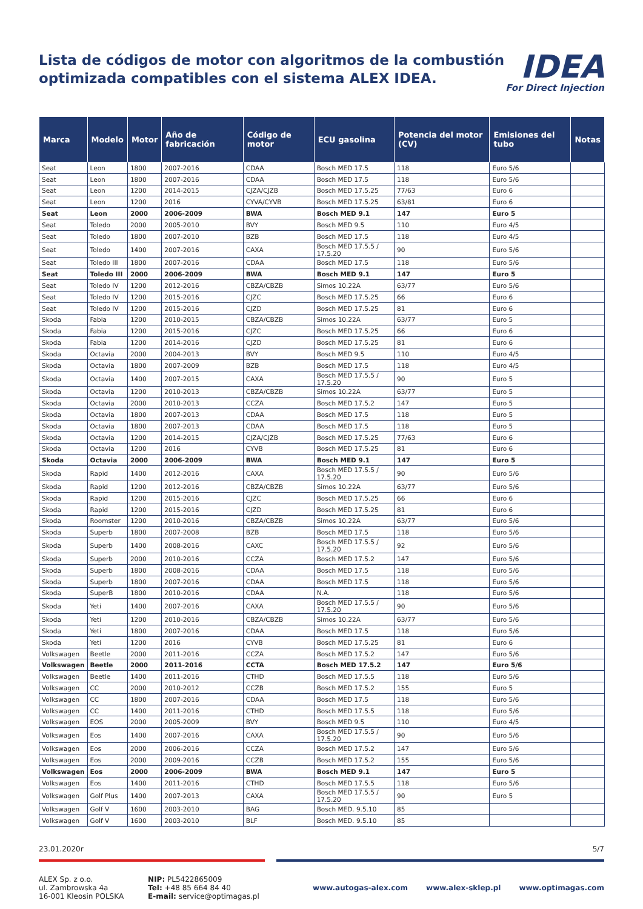Lista de códigos de motor con algoritmos de la combustión
optimizada compatibles con el sistema ALEX IDEA.
IDEA
For Direct Injection
| Marca | Modelo | Motor | Año de fabricación | Código de motor | ECU gasolina | Potencia del motor (CV) | Emisiones del tubo | Notas |
| --- | --- | --- | --- | --- | --- | --- | --- | --- |
| Seat | Leon | 1800 | 2007-2016 | CDAA | Bosch MED 17.5 | 118 | Euro 5/6 | |
| Seat | Leon | 1800 | 2007-2016 | CDAA | Bosch MED 17.5 | 118 | Euro 5/6 | |
| Seat | Leon | 1200 | 2014-2015 | CJZA/CJZB | Bosch MED 17.5.25 | 77/63 | Euro 6 | |
| Seat | Leon | 1200 | 2016 | CYVA/CYVB | Bosch MED 17.5.25 | 63/81 | Euro 6 | |
| Seat | Leon | 2000 | 2006-2009 | BWA | Bosch MED 9.1 | 147 | Euro 5 | |
| Seat | Toledo | 2000 | 2005-2010 | BVY | Bosch MED 9.5 | 110 | Euro 4/5 | |
| Seat | Toledo | 1800 | 2007-2010 | BZB | Bosch MED 17.5 | 118 | Euro 4/5 | |
| Seat | Toledo | 1400 | 2007-2016 | CAXA | Bosch MED 17.5.5 / 17.5.20 | 90 | Euro 5/6 | |
| Seat | Toledo III | 1800 | 2007-2016 | CDAA | Bosch MED 17.5 | 118 | Euro 5/6 | |
| Seat | Toledo III | 2000 | 2006-2009 | BWA | Bosch MED 9.1 | 147 | Euro 5 | |
| Seat | Toledo IV | 1200 | 2012-2016 | CBZA/CBZB | Simos 10.22A | 63/77 | Euro 5/6 | |
| Seat | Toledo IV | 1200 | 2015-2016 | CJZC | Bosch MED 17.5.25 | 66 | Euro 6 | |
| Seat | Toledo IV | 1200 | 2015-2016 | CJZD | Bosch MED 17.5.25 | 81 | Euro 6 | |
| Skoda | Fabia | 1200 | 2010-2015 | CBZA/CBZB | Simos 10.22A | 63/77 | Euro 5 | |
| Skoda | Fabia | 1200 | 2015-2016 | CJZC | Bosch MED 17.5.25 | 66 | Euro 6 | |
| Skoda | Fabia | 1200 | 2014-2016 | CJZD | Bosch MED 17.5.25 | 81 | Euro 6 | |
| Skoda | Octavia | 2000 | 2004-2013 | BVY | Bosch MED 9.5 | 110 | Euro 4/5 | |
| Skoda | Octavia | 1800 | 2007-2009 | BZB | Bosch MED 17.5 | 118 | Euro 4/5 | |
| Skoda | Octavia | 1400 | 2007-2015 | CAXA | Bosch MED 17.5.5 / 17.5.20 | 90 | Euro 5 | |
| Skoda | Octavia | 1200 | 2010-2013 | CBZA/CBZB | Simos 10.22A | 63/77 | Euro 5 | |
| Skoda | Octavia | 2000 | 2010-2013 | CCZA | Bosch MED 17.5.2 | 147 | Euro 5 | |
| Skoda | Octavia | 1800 | 2007-2013 | CDAA | Bosch MED 17.5 | 118 | Euro 5 | |
| Skoda | Octavia | 1800 | 2007-2013 | CDAA | Bosch MED 17.5 | 118 | Euro 5 | |
| Skoda | Octavia | 1200 | 2014-2015 | CJZA/CJZB | Bosch MED 17.5.25 | 77/63 | Euro 6 | |
| Skoda | Octavia | 1200 | 2016 | CYVB | Bosch MED 17.5.25 | 81 | Euro 6 | |
| Skoda | Octavia | 2000 | 2006-2009 | BWA | Bosch MED 9.1 | 147 | Euro 5 | |
| Skoda | Rapid | 1400 | 2012-2016 | CAXA | Bosch MED 17.5.5 / 17.5.20 | 90 | Euro 5/6 | |
| Skoda | Rapid | 1200 | 2012-2016 | CBZA/CBZB | Simos 10.22A | 63/77 | Euro 5/6 | |
| Skoda | Rapid | 1200 | 2015-2016 | CJZC | Bosch MED 17.5.25 | 66 | Euro 6 | |
| Skoda | Rapid | 1200 | 2015-2016 | CJZD | Bosch MED 17.5.25 | 81 | Euro 6 | |
| Skoda | Roomster | 1200 | 2010-2016 | CBZA/CBZB | Simos 10.22A | 63/77 | Euro 5/6 | |
| Skoda | Superb | 1800 | 2007-2008 | BZB | Bosch MED 17.5 | 118 | Euro 5/6 | |
| Skoda | Superb | 1400 | 2008-2016 | CAXC | Bosch MED 17.5.5 / 17.5.20 | 92 | Euro 5/6 | |
| Skoda | Superb | 2000 | 2010-2016 | CCZA | Bosch MED 17.5.2 | 147 | Euro 5/6 | |
| Skoda | Superb | 1800 | 2008-2016 | CDAA | Bosch MED 17.5 | 118 | Euro 5/6 | |
| Skoda | Superb | 1800 | 2007-2016 | CDAA | Bosch MED 17.5 | 118 | Euro 5/6 | |
| Skoda | SuperB | 1800 | 2010-2016 | CDAA | N.A. | 118 | Euro 5/6 | |
| Skoda | Yeti | 1400 | 2007-2016 | CAXA | Bosch MED 17.5.5 / 17.5.20 | 90 | Euro 5/6 | |
| Skoda | Yeti | 1200 | 2010-2016 | CBZA/CBZB | Simos 10.22A | 63/77 | Euro 5/6 | |
| Skoda | Yeti | 1800 | 2007-2016 | CDAA | Bosch MED 17.5 | 118 | Euro 5/6 | |
| Skoda | Yeti | 1200 | 2016 | CYVB | Bosch MED 17.5.25 | 81 | Euro 6 | |
| Volkswagen | Beetle | 2000 | 2011-2016 | CCZA | Bosch MED 17.5.2 | 147 | Euro 5/6 | |
| Volkswagen | Beetle | 2000 | 2011-2016 | CCTA | Bosch MED 17.5.2 | 147 | Euro 5/6 | |
| Volkswagen | Beetle | 1400 | 2011-2016 | CTHD | Bosch MED 17.5.5 | 118 | Euro 5/6 | |
| Volkswagen | CC | 2000 | 2010-2012 | CCZB | Bosch MED 17.5.2 | 155 | Euro 5 | |
| Volkswagen | CC | 1800 | 2007-2016 | CDAA | Bosch MED 17.5 | 118 | Euro 5/6 | |
| Volkswagen | CC | 1400 | 2011-2016 | CTHD | Bosch MED 17.5.5 | 118 | Euro 5/6 | |
| Volkswagen | EOS | 2000 | 2005-2009 | BVY | Bosch MED 9.5 | 110 | Euro 4/5 | |
| Volkswagen | Eos | 1400 | 2007-2016 | CAXA | Bosch MED 17.5.5 / 17.5.20 | 90 | Euro 5/6 | |
| Volkswagen | Eos | 2000 | 2006-2016 | CCZA | Bosch MED 17.5.2 | 147 | Euro 5/6 | |
| Volkswagen | Eos | 2000 | 2009-2016 | CCZB | Bosch MED 17.5.2 | 155 | Euro 5/6 | |
| Volkswagen | Eos | 2000 | 2006-2009 | BWA | Bosch MED 9.1 | 147 | Euro 5 | |
| Volkswagen | Eos | 1400 | 2011-2016 | CTHD | Bosch MED 17.5.5 | 118 | Euro 5/6 | |
| Volkswagen | Golf Plus | 1400 | 2007-2013 | CAXA | Bosch MED 17.5.5 / 17.5.20 | 90 | Euro 5 | |
| Volkswagen | Golf V | 1600 | 2003-2010 | BAG | Bosch MED. 9.5.10 | 85 | | |
| Volkswagen | Golf V | 1600 | 2003-2010 | BLF | Bosch MED. 9.5.10 | 85 | | |
23.01.2020r 5/7
ALEX Sp. z o.o.
ul. Zambrowska 4a
16-001 Kleosin POLSKA
NIP: PL5422865009
Tel: +48 85 664 84 40
E-mail: service@optimagas.pl
www.autogas-alex.com www.alex-sklep.pl www.optimagas.com